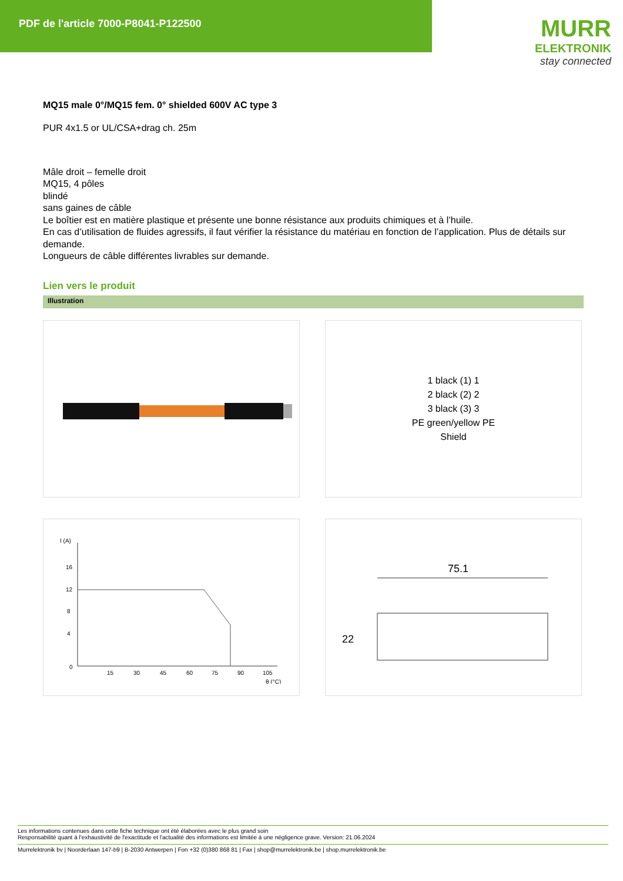PDF de l'article 7000-P8041-P122500
MURR
ELEKTRONIK
stay connected
MQ15 male 0°/MQ15 fem. 0° shielded 600V AC type 3
PUR 4x1.5 or UL/CSA+drag ch. 25m
Mâle droit – femelle droit
MQ15, 4 pôles
blindé
sans gaines de câble
Le boîtier est en matière plastique et présente une bonne résistance aux produits chimiques et à l’huile.
En cas d’utilisation de fluides agressifs, il faut vérifier la résistance du matériau en fonction de l’application. Plus de détails sur demande.
Longueurs de câble différentes livrables sur demande.
Lien vers le produit
Illustration
1 black (1) 1
2 black (2) 2
3 black (3) 3
PE green/yellow PE
Shield
I (A)
16
12
8
4
0
15
30
45
60
75
90
105
θ (°C)
75.1
22
Les informations contenues dans cette fiche technique ont été élaborées avec le plus grand soin
Responsabilité quant à l'exhaustivité de l'exactitude et l'actualité des informations est limitée à une négligence grave. Version: 21.06.2024
Murrelektronik bv | Noorderlaan 147-b9 | B-2030 Antwerpen | Fon +32 (0)380 868 81 | Fax | shop@murrelektronik.be | shop.murrelektronik.be